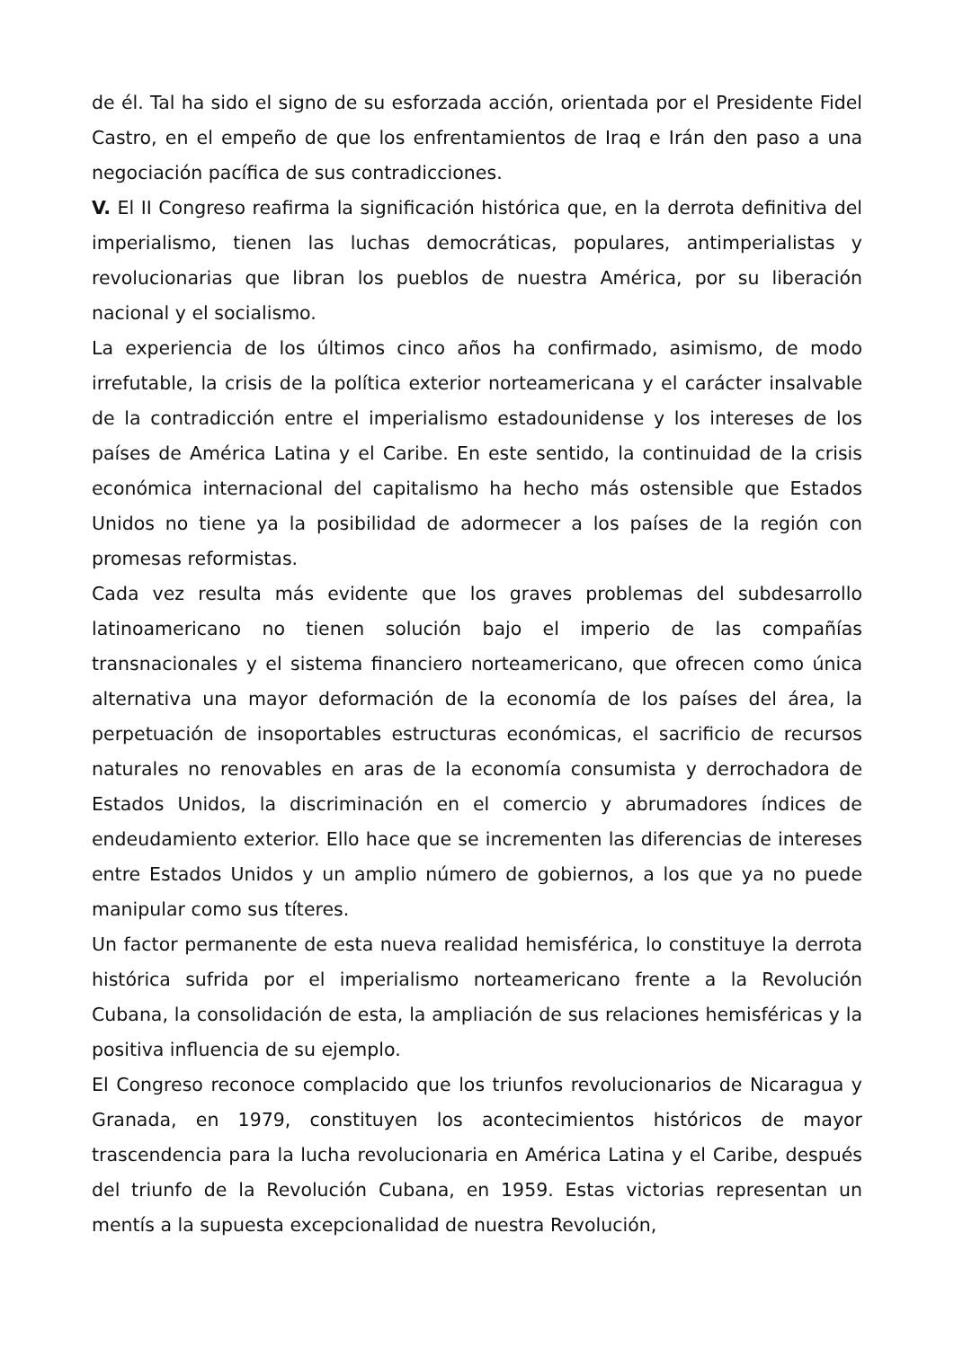de él. Tal ha sido el signo de su esforzada acción, orientada por el Presidente Fidel Castro, en el empeño de que los enfrentamientos de Iraq e Irán den paso a una negociación pacífica de sus contradicciones.
V. El II Congreso reafirma la significación histórica que, en la derrota definitiva del imperialismo, tienen las luchas democráticas, populares, antimperialistas y revolucionarias que libran los pueblos de nuestra América, por su liberación nacional y el socialismo.
La experiencia de los últimos cinco años ha confirmado, asimismo, de modo irrefutable, la crisis de la política exterior norteamericana y el carácter insalvable de la contradicción entre el imperialismo estadounidense y los intereses de los países de América Latina y el Caribe. En este sentido, la continuidad de la crisis económica internacional del capitalismo ha hecho más ostensible que Estados Unidos no tiene ya la posibilidad de adormecer a los países de la región con promesas reformistas.
Cada vez resulta más evidente que los graves problemas del subdesarrollo latinoamericano no tienen solución bajo el imperio de las compañías transnacionales y el sistema financiero norteamericano, que ofrecen como única alternativa una mayor deformación de la economía de los países del área, la perpetuación de insoportables estructuras económicas, el sacrificio de recursos naturales no renovables en aras de la economía consumista y derrochadora de Estados Unidos, la discriminación en el comercio y abrumadores índices de endeudamiento exterior. Ello hace que se incrementen las diferencias de intereses entre Estados Unidos y un amplio número de gobiernos, a los que ya no puede manipular como sus títeres.
Un factor permanente de esta nueva realidad hemisférica, lo constituye la derrota histórica sufrida por el imperialismo norteamericano frente a la Revolución Cubana, la consolidación de esta, la ampliación de sus relaciones hemisféricas y la positiva influencia de su ejemplo.
El Congreso reconoce complacido que los triunfos revolucionarios de Nicaragua y Granada, en 1979, constituyen los acontecimientos históricos de mayor trascendencia para la lucha revolucionaria en América Latina y el Caribe, después del triunfo de la Revolución Cubana, en 1959. Estas victorias representan un mentís a la supuesta excepcionalidad de nuestra Revolución,